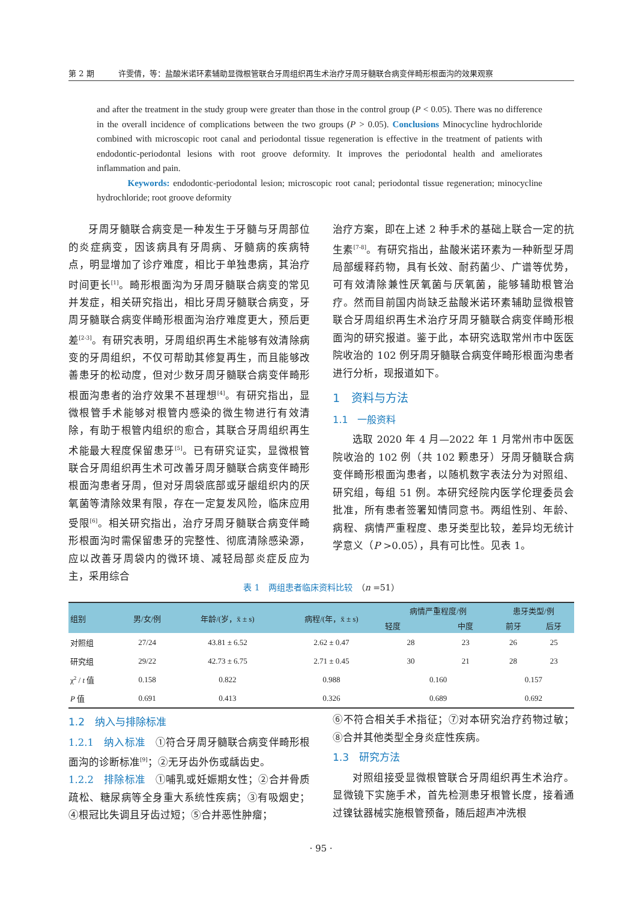第 2 期 许雯倩，等：盐酸米诺环素辅助显微根管联合牙周组织再生术治疗牙周牙髓联合病变伴畸形根面沟的效果观察
and after the treatment in the study group were greater than those in the control group (P < 0.05). There was no difference in the overall incidence of complications between the two groups (P > 0.05). Conclusions Minocycline hydrochloride combined with microscopic root canal and periodontal tissue regeneration is effective in the treatment of patients with endodontic-periodontal lesions with root groove deformity. It improves the periodontal health and ameliorates inflammation and pain.
Keywords: endodontic-periodontal lesion; microscopic root canal; periodontal tissue regeneration; minocycline hydrochloride; root groove deformity
牙周牙髓联合病变是一种发生于牙髓与牙周部位的炎症病变，因该病具有牙周病、牙髓病的疾病特点，明显增加了诊疗难度，相比于单独患病，其治疗时间更长<sup>[1]</sup>。畸形根面沟为牙周牙髓联合病变的常见并发症，相关研究指出，相比牙周牙髓联合病变，牙周牙髓联合病变伴畸形根面沟治疗难度更大，预后更差<sup>[2-3]</sup>。有研究表明，牙周组织再生术能够有效清除病变的牙周组织，不仅可帮助其修复再生，而且能够改善患牙的松动度，但对少数牙周牙髓联合病变伴畸形根面沟患者的治疗效果不甚理想<sup>[4]</sup>。有研究指出，显微根管手术能够对根管内感染的微生物进行有效清除，有助于根管内组织的愈合，其联合牙周组织再生术能最大程度保留患牙<sup>[5]</sup>。已有研究证实，显微根管联合牙周组织再生术可改善牙周牙髓联合病变伴畸形根面沟患者牙周，但对牙周袋底部或牙龈组织内的厌氧菌等清除效果有限，存在一定复发风险，临床应用受限<sup>[6]</sup>。相关研究指出，治疗牙周牙髓联合病变伴畸形根面沟时需保留患牙的完整性、彻底清除感染源，应以改善牙周袋内的微环境、减轻局部炎症反应为主，采用综合
治疗方案，即在上述 2 种手术的基础上联合一定的抗生素<sup>[7-8]</sup>。有研究指出，盐酸米诺环素为一种新型牙周局部缓释药物，具有长效、耐药菌少、广谱等优势，可有效清除兼性厌氧菌与厌氧菌，能够辅助根管治疗。然而目前国内尚缺乏盐酸米诺环素辅助显微根管联合牙周组织再生术治疗牙周牙髓联合病变伴畸形根面沟的研究报道。鉴于此，本研究选取常州市中医医院收治的 102 例牙周牙髓联合病变伴畸形根面沟患者进行分析，现报道如下。
1　资料与方法
1.1　一般资料
选取 2020 年 4 月—2022 年 1 月常州市中医医院收治的 102 例（共 102 颗患牙）牙周牙髓联合病变伴畸形根面沟患者，以随机数字表法分为对照组、研究组，每组 51 例。本研究经院内医学伦理委员会批准，所有患者签署知情同意书。两组性别、年龄、病程、病情严重程度、患牙类型比较，差异均无统计学意义（P >0.05），具有可比性。见表 1。
表 1　两组患者临床资料比较　（n =51）
| 组别 | 男/女/例 | 年龄/(岁，x̄ ± s) | 病程/(年，x̄ ± s) | 病情严重程度/例 | | 患牙类型/例 | |
| --- | --- | --- | --- | --- | --- | --- | --- |
| | | | | 轻度 | 中度 | 前牙 | 后牙 |
| 对照组 | 27/24 | 43.81 ± 6.52 | 2.62 ± 0.47 | 28 | 23 | 26 | 25 |
| 研究组 | 29/22 | 42.73 ± 6.75 | 2.71 ± 0.45 | 30 | 21 | 28 | 23 |
| χ<sup>2</sup> / t 值 | 0.158 | 0.822 | 0.988 | 0.160 | | 0.157 | |
| P 值 | 0.691 | 0.413 | 0.326 | 0.689 | | 0.692 | |
1.2　纳入与排除标准
1.2.1　纳入标准　①符合牙周牙髓联合病变伴畸形根面沟的诊断标准<sup>[9]</sup>；②无牙齿外伤或龋齿史。
1.2.2　排除标准　①哺乳或妊娠期女性；②合并骨质疏松、糖尿病等全身重大系统性疾病；③有吸烟史；④根冠比失调且牙齿过短；⑤合并恶性肿瘤；
⑥不符合相关手术指征；⑦对本研究治疗药物过敏；⑧合并其他类型全身炎症性疾病。
1.3　研究方法
对照组接受显微根管联合牙周组织再生术治疗。显微镜下实施手术，首先检测患牙根管长度，接着通过镍钛器械实施根管预备，随后超声冲洗根
· 95 ·